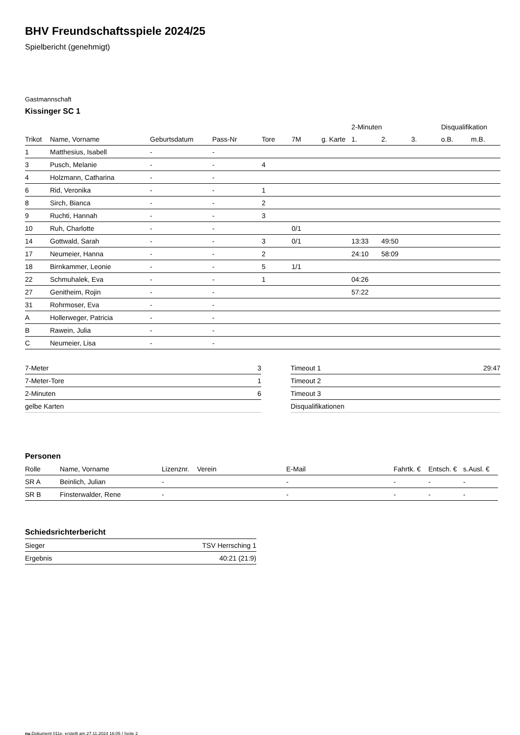BHV Freundschaftsspiele 2024/25
Spielbericht (genehmigt)
Gastmannschaft
Kissinger SC 1
| | | | | | | | 2-Minuten | | | Disqualifikation | |
| --- | --- | --- | --- | --- | --- | --- | --- | --- | --- | --- | --- |
| Trikot | Name, Vorname | Geburtsdatum | Pass-Nr | Tore | 7M | g. Karte | 1. | 2. | 3. | o.B. | m.B. |
| 1 | Matthesius, Isabell | - | - | | | | | | | | |
| 3 | Pusch, Melanie | - | - | 4 | | | | | | | |
| 4 | Holzmann, Catharina | - | - | | | | | | | | |
| 6 | Rid, Veronika | - | - | 1 | | | | | | | |
| 8 | Sirch, Bianca | - | - | 2 | | | | | | | |
| 9 | Ruchti, Hannah | - | - | 3 | | | | | | | |
| 10 | Ruh, Charlotte | - | - | | 0/1 | | | | | | |
| 14 | Gottwald, Sarah | - | - | 3 | 0/1 | | 13:33 | 49:50 | | | |
| 17 | Neumeier, Hanna | - | - | 2 | | | 24:10 | 58:09 | | | |
| 18 | Birnkammer, Leonie | - | - | 5 | 1/1 | | | | | | |
| 22 | Schmuhalek, Eva | - | - | 1 | | | 04:26 | | | | |
| 27 | Genitheim, Rojin | - | - | | | | 57:22 | | | | |
| 31 | Rohrmoser, Eva | - | - | | | | | | | | |
| A | Hollerweger, Patricia | - | - | | | | | | | | |
| B | Rawein, Julia | - | - | | | | | | | | |
| C | Neumeier, Lisa | - | - | | | | | | | | |
| 7-Meter | 3 |
| 7-Meter-Tore | 1 |
| 2-Minuten | 6 |
| gelbe Karten | |
| Timeout 1 | 29:47 |
| Timeout 2 | |
| Timeout 3 | |
| Disqualifikationen | |
Personen
| Rolle | Name, Vorname | Lizenznr. | Verein | E-Mail | Fahrtk. € | Entsch. € | s.Ausl. € |
| --- | --- | --- | --- | --- | --- | --- | --- |
| SR A | Beinlich, Julian | - | | - | - | - | - |
| SR B | Finsterwalder, Rene | - | | - | - | - | - |
Schiedsrichterbericht
| Sieger | TSV Herrsching 1 |
| Ergebnis | 40:21 (21:9) |
nu.Dokument 011e, erstellt am 27.11.2024 16:05 | Seite 2